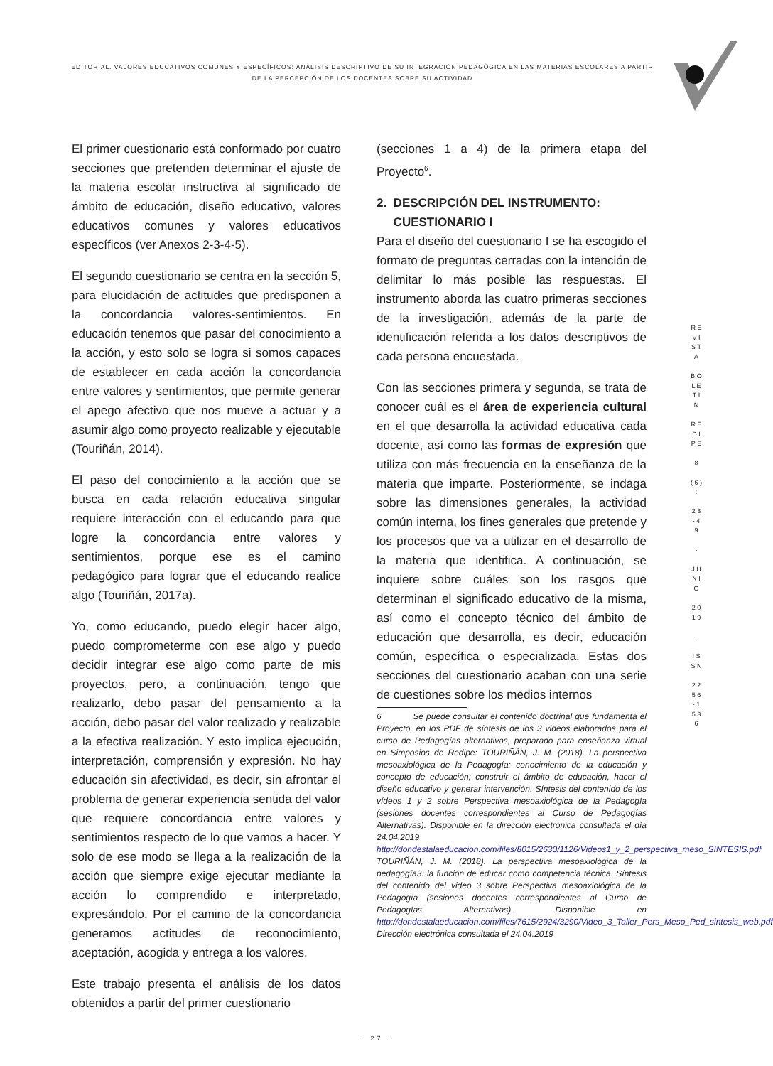EDITORIAL. VALORES EDUCATIVOS COMUNES Y ESPECÍFICOS: ANÀLISIS DESCRIPTIVO DE SU INTEGRACIÒN PEDAGÒGICA EN LAS MATERIAS ESCOLARES A PARTIR DE LA PERCEPCIÒN DE LOS DOCENTES SOBRE SU ACTIVIDAD
El primer cuestionario está conformado por cuatro secciones que pretenden determinar el ajuste de la materia escolar instructiva al significado de ámbito de educación, diseño educativo, valores educativos comunes y valores educativos específicos (ver Anexos 2-3-4-5).
El segundo cuestionario se centra en la sección 5, para elucidación de actitudes que predisponen a la concordancia valores-sentimientos. En educación tenemos que pasar del conocimiento a la acción, y esto solo se logra si somos capaces de establecer en cada acción la concordancia entre valores y sentimientos, que permite generar el apego afectivo que nos mueve a actuar y a asumir algo como proyecto realizable y ejecutable (Touriñán, 2014).
El paso del conocimiento a la acción que se busca en cada relación educativa singular requiere interacción con el educando para que logre la concordancia entre valores y sentimientos, porque ese es el camino pedagógico para lograr que el educando realice algo (Touriñán, 2017a).
Yo, como educando, puedo elegir hacer algo, puedo comprometerme con ese algo y puedo decidir integrar ese algo como parte de mis proyectos, pero, a continuación, tengo que realizarlo, debo pasar del pensamiento a la acción, debo pasar del valor realizado y realizable a la efectiva realización. Y esto implica ejecución, interpretación, comprensión y expresión. No hay educación sin afectividad, es decir, sin afrontar el problema de generar experiencia sentida del valor que requiere concordancia entre valores y sentimientos respecto de lo que vamos a hacer. Y solo de ese modo se llega a la realización de la acción que siempre exige ejecutar mediante la acción lo comprendido e interpretado, expresándolo. Por el camino de la concordancia generamos actitudes de reconocimiento, aceptación, acogida y entrega a los valores.
Este trabajo presenta el análisis de los datos obtenidos a partir del primer cuestionario
(secciones 1 a 4) de la primera etapa del Proyecto<sup>6</sup>.
2. DESCRIPCIÓN DEL INSTRUMENTO:
CUESTIONARIO I
Para el diseño del cuestionario I se ha escogido el formato de preguntas cerradas con la intención de delimitar lo más posible las respuestas. El instrumento aborda las cuatro primeras secciones de la investigación, además de la parte de identificación referida a los datos descriptivos de cada persona encuestada.
Con las secciones primera y segunda, se trata de conocer cuál es el área de experiencia cultural en el que desarrolla la actividad educativa cada docente, así como las formas de expresión que utiliza con más frecuencia en la enseñanza de la materia que imparte. Posteriormente, se indaga sobre las dimensiones generales, la actividad común interna, los fines generales que pretende y los procesos que va a utilizar en el desarrollo de la materia que identifica. A continuación, se inquiere sobre cuáles son los rasgos que determinan el significado educativo de la misma, así como el concepto técnico del ámbito de educación que desarrolla, es decir, educación común, específica o especializada. Estas dos secciones del cuestionario acaban con una serie de cuestiones sobre los medios internos
6 Se puede consultar el contenido doctrinal que fundamenta el Proyecto, en los PDF de síntesis de los 3 videos elaborados para el curso de Pedagogías alternativas, preparado para enseñanza virtual en Simposios de Redipe: TOURIÑÁN, J. M. (2018). La perspectiva mesoaxiológica de la Pedagogía: conocimiento de la educación y concepto de educación; construir el ámbito de educación, hacer el diseño educativo y generar intervención. Síntesis del contenido de los vídeos 1 y 2 sobre Perspectiva mesoaxiológica de la Pedagogía (sesiones docentes correspondientes al Curso de Pedagogías Alternativas). Disponible en la dirección electrónica consultada el día 24.04.2019 http://dondestalaeducacion.com/files/8015/2630/1126/Videos1_y_2_perspectiva_meso_SINTESIS.pdf TOURIÑÁN, J. M. (2018). La perspectiva mesoaxiológica de la pedagogía3: la función de educar como competencia técnica. Síntesis del contenido del video 3 sobre Perspectiva mesoaxiológica de la Pedagogía (sesiones docentes correspondientes al Curso de Pedagogías Alternativas). Disponible en http://dondestalaeducacion.com/files/7615/2924/3290/Video_3_Taller_Pers_Meso_Ped_sintesis_web.pdf Dirección electrónica consultada el 24.04.2019
R E V I S T A
B O L E T Í N
R E D I P E
8
( 6 ) :
2 3 - 4 9
-
J U N I O
2 0 1 9
-
I S S N
2 2 5 6 - 1 5 3 6
· 27 ·